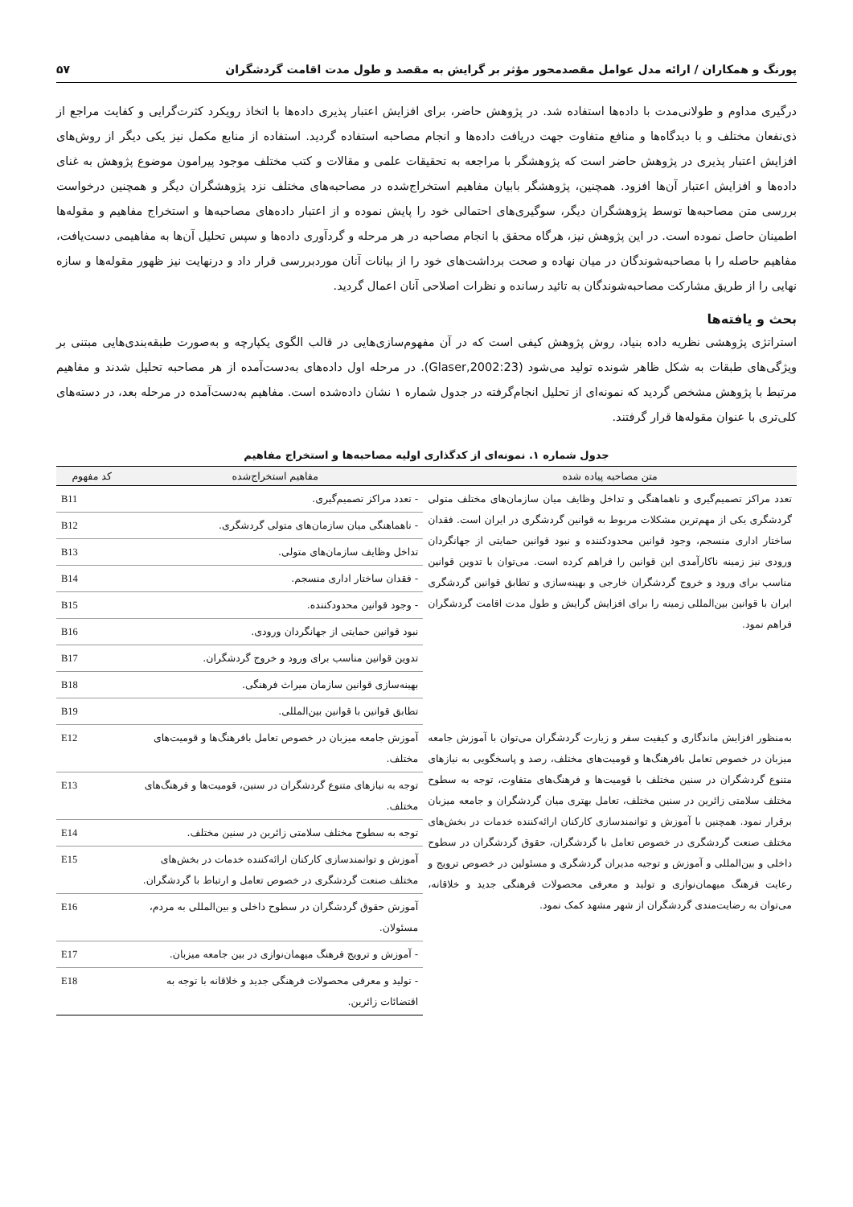پورنگ و همکاران / ارائه مدل عوامل مقصدمحور مؤثر بر گرایش به مقصد و طول مدت اقامت گردشگران ۵۷
درگیری مداوم و طولانی‌مدت با داده‌ها استفاده شد. در پژوهش حاضر، برای افزایش اعتبار پذیری داده‌ها با اتخاذ رویکرد کثرت‌گرایی و کفایت مراجع از ذی‌نفعان مختلف و با دیدگاه‌ها و منافع متفاوت جهت دریافت داده‌ها و انجام مصاحبه استفاده گردید. استفاده از منابع مکمل نیز یکی دیگر از روش‌های افزایش اعتبار پذیری در پژوهش حاضر است که پژوهشگر با مراجعه به تحقیقات علمی و مقالات و کتب مختلف موجود پیرامون موضوع پژوهش به غنای داده‌ها و افزایش اعتبار آن‌ها افزود. همچنین، پژوهشگر بابیان مفاهیم استخراج‌شده در مصاحبه‌های مختلف نزد پژوهشگران دیگر و همچنین درخواست بررسی متن مصاحبه‌ها توسط پژوهشگران دیگر، سوگیری‌های احتمالی خود را پایش نموده و از اعتبار داده‌های مصاحبه‌ها و استخراج مفاهیم و مقوله‌ها اطمینان حاصل نموده است. در این پژوهش نیز، هرگاه محقق با انجام مصاحبه در هر مرحله و گردآوری داده‌ها و سپس تحلیل آن‌ها به مفاهیمی دست‌یافت، مفاهیم حاصله را با مصاحبه‌شوندگان در میان نهاده و صحت برداشت‌های خود را از بیانات آنان موردبررسی قرار داد و درنهایت نیز ظهور مقوله‌ها و سازه نهایی را از طریق مشارکت مصاحبه‌شوندگان به تائید رسانده و نظرات اصلاحی آنان اعمال گردید.
بحث و یافته‌ها
استراتژی پژوهشی نظریه داده بنیاد، روش پژوهش کیفی است که در آن مفهوم‌سازی‌هایی در قالب الگوی یکپارچه و به‌صورت طبقه‌بندی‌هایی مبتنی بر ویژگی‌های طبقات به شکل ظاهر شونده تولید می‌شود (Glaser,2002:23). در مرحله اول داده‌های به‌دست‌آمده از هر مصاحبه تحلیل شدند و مفاهیم مرتبط با پژوهش مشخص گردید که نمونه‌ای از تحلیل انجام‌گرفته در جدول شماره ۱ نشان داده‌شده است. مفاهیم به‌دست‌آمده در مرحله بعد، در دسته‌های کلی‌تری با عنوان مقوله‌ها قرار گرفتند.
جدول شماره ۱. نمونه‌ای از کدگذاری اولیه مصاحبه‌ها و استخراج مفاهیم
| متن مصاحبه پیاده شده | مفاهیم استخراج‌شده | کد مفهوم |
| --- | --- | --- |
| تعدد مراکز تصمیم‌گیری و ناهماهنگی و تداخل وظایف میان سازمان‌های مختلف متولی گردشگری یکی از مهم‌ترین مشکلات مربوط به قوانین گردشگری در ایران است. فقدان ساختار اداری منسجم، وجود قوانین محدودکننده و نبود قوانین حمایتی از جهانگردان ورودی نیز زمینه ناکارآمدی این قوانین را فراهم کرده است. می‌توان با تدوین قوانین مناسب برای ورود و خروج گردشگران خارجی و بهینه‌سازی و تطابق قوانین گردشگری ایران با قوانین بین‌المللی زمینه را برای افزایش گرایش و طول مدت اقامت گردشگران فراهم نمود. | - تعدد مراکز تصمیم‌گیری. | B11 |
| | - ناهماهنگی میان سازمان‌های متولی گردشگری. | B12 |
| | تداخل وظایف سازمان‌های متولی. | B13 |
| | - فقدان ساختار اداری منسجم. | B14 |
| | - وجود قوانین محدودکننده. | B15 |
| | نبود قوانین حمایتی از جهانگردان ورودی. | B16 |
| | تدوین قوانین مناسب برای ورود و خروج گردشگران. | B17 |
| | بهینه‌سازی قوانین سازمان میراث فرهنگی. | B18 |
| | تطابق قوانین با قوانین بین‌المللی. | B19 |
| به‌منظور افزایش ماندگاری و کیفیت سفر و زیارت گردشگران می‌توان با آموزش جامعه میزبان در خصوص تعامل بافرهنگ‌ها و قومیت‌های مختلف، رصد و پاسخگویی به نیازهای متنوع گردشگران در سنین مختلف با قومیت‌ها و فرهنگ‌های متفاوت، توجه به سطوح مختلف سلامتی زائرین در سنین مختلف، تعامل بهتری میان گردشگران و جامعه میزبان برقرار نمود. همچنین با آموزش و توانمندسازی کارکنان ارائه‌کننده خدمات در بخش‌های مختلف صنعت گردشگری در خصوص تعامل با گردشگران، حقوق گردشگران در سطوح داخلی و بین‌المللی و آموزش و توجیه مدیران گردشگری و مسئولین در خصوص ترویج و رعایت فرهنگ میهمان‌نوازی و تولید و معرفی محصولات فرهنگی جدید و خلاقانه، می‌توان به رضایت‌مندی گردشگران از شهر مشهد کمک نمود. | آموزش جامعه میزبان در خصوص تعامل بافرهنگ‌ها و قومیت‌های مختلف. | E12 |
| | توجه به نیازهای متنوع گردشگران در سنین، قومیت‌ها و فرهنگ‌های مختلف. | E13 |
| | توجه به سطوح مختلف سلامتی زائرین در سنین مختلف. | E14 |
| | آموزش و توانمندسازی کارکنان ارائه‌کننده خدمات در بخش‌های مختلف صنعت گردشگری در خصوص تعامل و ارتباط با گردشگران. | E15 |
| | آموزش حقوق گردشگران در سطوح داخلی و بین‌المللی به مردم، مسئولان. | E16 |
| | - آموزش و ترویج فرهنگ میهمان‌نوازی در بین جامعه میزبان. | E17 |
| | - تولید و معرفی محصولات فرهنگی جدید و خلاقانه با توجه به اقتضائات زائرین. | E18 |